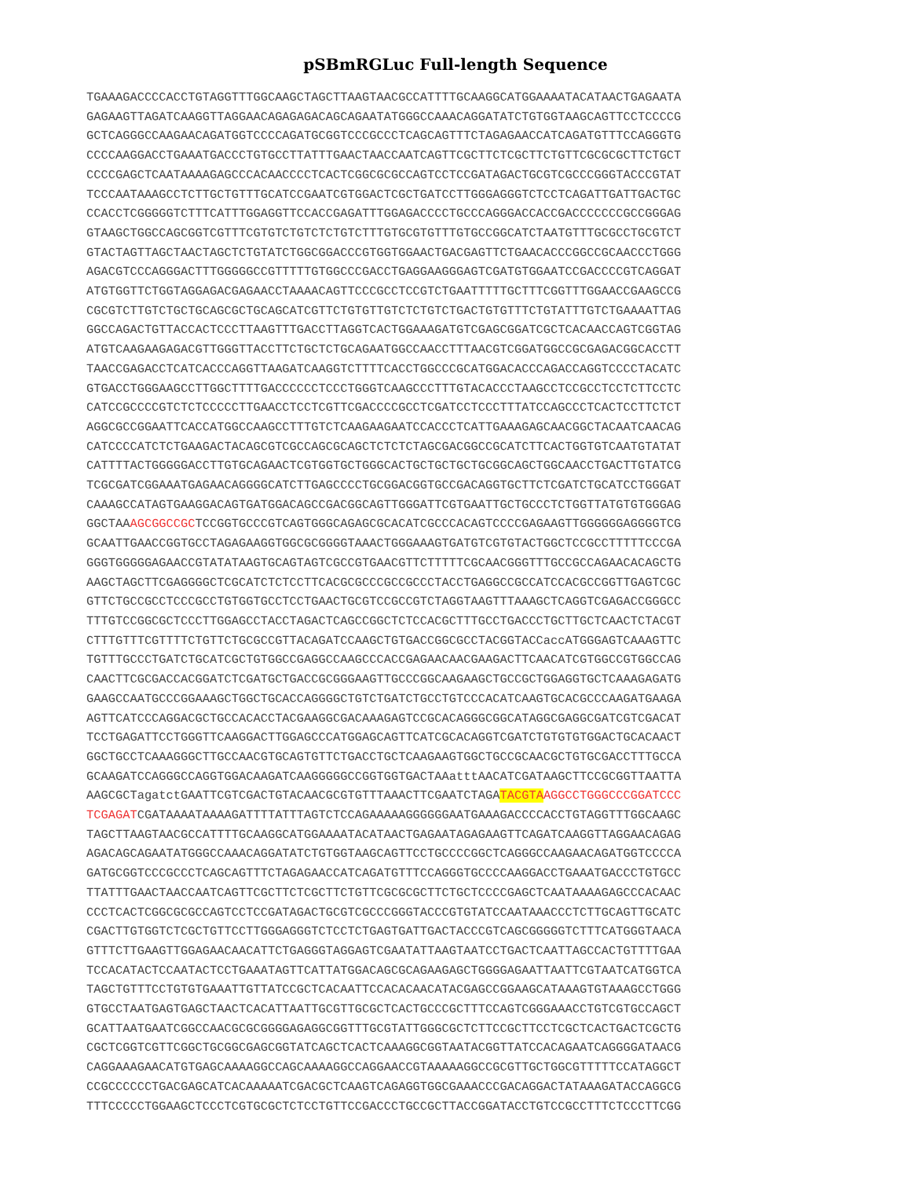pSBmRGLuc Full-length Sequence
TGAAAGACCCCACCTGTAGGTTTGGCAAGCTAGCTTAAGTAACGCCATTTTGCAAGGCATGGAAAATACATAACTGAGAATA GAGAAGTTAGATCAAGGTTAGGAACAGAGAGACAGCAGAATATGGGCCAAACAGGATATCTGTGGTAAGCAGTTCCTCCCCG GCTCAGGGCCAAGAACAGATGGTCCCCAGATGCGGTCCCGCCCTCAGCAGTTTCTAGAGAACCATCAGATGTTTCCAGGGTG CCCCAAGGACCTGAAATGACCCTGTGCCTTATTTGAACTAACCAATCAGTTCGCTTCTCGCTTCTGTTCGCGCGCTTCTGCT CCCCGAGCTCAATAAAAGAGCCCACAACCCCTCACTCGGCGCGCCAGTCCTCCGATAGACTGCGTCGCCCGGGTACCCGTAT TCCCAATAAAGCCTCTTGCTGTTTGCATCCGAATCGTGGACTCGCTGATCCTTGGGAGGGTCTCCTCAGATTGATTGACTGC CCACCTCGGGGGTCTTTCATTTGGAGGTTCCACCGAGATTTGGAGACCCCTGCCCAGGGACCACCGACCCCCCCGCCGGGAG GTAAGCTGGCCAGCGGTCGTTTCGTGTCTGTCTCTGTCTTTGTGCGTGTTTGTGCCGGCATCTAATGTTTGCGCCTGCGTCT GTACTAGTTAGCTAACTAGCTCTGTATCTGGCGGACCCGTGGTGGAACTGACGAGTTCTGAACACCCGGCCGCAACCCTGGG AGACGTCCCAGGGACTTTGGGGGCCGTTTTTGTGGCCCGACCTGAGGAAGGGAGTCGATGTGGAATCCGACCCCGTCAGGAT ATGTGGTTCTGGTAGGAGACGAGAACCTAAAACAGTTCCCGCCTCCGTCTGAATTTTTGCTTTCGGTTTGGAACCGAAGCCG CGCGTCTTGTCTGCTGCAGCGCTGCAGCATCGTTCTGTGTTGTCTCTGTCTGACTGTGTTTCTGTATTTGTCTGAAAATTAG GGCCAGACTGTTACCACTCCCTTAAGTTTGACCTTAGGTCACTGGAAAGATGTCGAGCGGATCGCTCACAACCAGTCGGTAG ATGTCAAGAAGAGACGTTGGGTTACCTTCTGCTCTGCAGAATGGCCAACCTTTAACGTCGGATGGCCGCGAGACGGCACCTT TAACCGAGACCTCATCACCCAGGTTAAGATCAAGGTCTTTTCACCTGGCCCGCATGGACACCCAGACCAGGTCCCCTACATC GTGACCTGGGAAGCCTTGGCTTTTGACCCCCCTCCCTGGGTCAAGCCCTTTGTACACCCTAAGCCTCCGCCTCCTCTTCCTC CATCCGCCCCGTCTCTCCCCCTTGAACCTCCTCGTTCGACCCCGCCTCGATCCTCCCTTTATCCAGCCCTCACTCCTTCTCT AGGCGCCGGAATTCACCATGGCCAAGCCTTTGTCTCAAGAAGAATCCACCCTCATTGAAAGAGCAACGGCTACAATCAACAG CATCCCCATCTCTGAAGACTACAGCGTCGCCAGCGCAGCTCTCTCTAGCGACGGCCGCATCTTCACTGGTGTCAATGTATAT CATTTTACTGGGGGACCTTGTGCAGAACTCGTGGTGCTGGGCACTGCTGCTGCTGCGGCAGCTGGCAACCTGACTTGTATCG TCGCGATCGGAAATGAGAACAGGGGCATCTTGAGCCCCTGCGGACGGTGCCGACAGGTGCTTCTCGATCTGCATCCTGGGAT CAAAGCCATAGTGAAGGACAGTGATGGACAGCCGACGGCAGTTGGGATTCGTGAATTGCTGCCCTCTGGTTATGTGTGGGAG GGCTAAAGCGGCCGCTCCGGTGCCCGTCAGTGGGCAGAGCGCACATCGCCCACAGTCCCCGAGAAGTTGGGGGGAGGGGTCG GCAATTGAACCGGTGCCTAGAGAAGGTGGCGCGGGGTAAACTGGGAAAGTGATGTCGTGTACTGGCTCCGCCTTTTTCCCGA GGGTGGGGGAGAACCGTATATAAGTGCAGTAGTCGCCGTGAACGTTCTTTTTCGCAACGGGTTTGCCGCCAGAACACAGCTG AAGCTAGCTTCGAGGGGCTCGCATCTCTCCTTCACGCGCCCGCCGCCCTACCTGAGGCCGCCATCCACGCCGGTTGAGTCGC GTTCTGCCGCCTCCCGCCTGTGGTGCCTCCTGAACTGCGTCCGCCGTCTAGGTAAGTTTAAAGCTCAGGTCGAGACCGGGCC TTTGTCCGGCGCTCCCTTGGAGCCTACCTAGACTCAGCCGGCTCTCCACGCTTTGCCTGACCCTGCTTGCTCAACTCTACGT CTTTGTTTCGTTTTCTGTTCTGCGCCGTTACAGATCCAAGCTGTGACCGGCGCCTACGGTACCaccATGGGAGTCAAAGTTC TGTTTGCCCTGATCTGCATCGCTGTGGCCGAGGCCAAGCCCACCGAGAACAACGAAGACTTCAACATCGTGGCCGTGGCCAG CAACTTCGCGACCACGGATCTCGATGCTGACCGCGGGAAGTTGCCCGGCAAGAAGCTGCCGCTGGAGGTGCTCAAAGAGATG GAAGCCAATGCCCGGAAAGCTGGCTGCACCAGGGGCTGTCTGATCTGCCTGTCCCACATCAAGTGCACGCCCAAGATGAAGA AGTTCATCCCAGGACGCTGCCACACCTACGAAGGCGACAAAGAGTCCGCACAGGGCGGCATAGGCGAGGCGATCGTCGACAT TCCTGAGATTCCTGGGTTCAAGGACTTGGAGCCCATGGAGCAGTTCATCGCACAGGTCGATCTGTGTGTGGACTGCACAACT GGCTGCCTCAAAGGGCTTGCCAACGTGCAGTGTTCTGACCTGCTCAAGAAGTGGCTGCCGCAACGCTGTGCGACCTTTGCCA GCAAGATCCAGGGCCAGGTGGACAAGATCAAGGGGGCCGGTGGTGACTAAatttAACATCGATAAGCTTCCGCGGTTAATTA AAGCGCTagatctGAATTCGTCGACTGTACAACGCGTGTTTAAACTTCGAATCTAGATACGTA AGGCCTGGGCCCGGATCCC TCGAGATCGATAAAATAAAAGATTTTATTTAGTCTCCAGAAAAAGGGGGGAATGAAAGACCCCACCTGTAGGTTTGGCAAGC TAGCTTAAGTAACGCCATTTTGCAAGGCATGGAAAATACATAACTGAGAATAGAGAAGTTCAGATCAAGGTTAGGAACAGAG AGACAGCAGAATATGGGCCAAACAGGATATCTGTGGTAAGCAGTTCCTGCCCCGGCTCAGGGCCAAGAACAGATGGTCCCCA GATGCGGTCCCGCCCTCAGCAGTTTCTAGAGAACCATCAGATGTTTCCAGGGTGCCCCAAGGACCTGAAATGACCCTGTGCC TTATTTGAACTAACCAATCAGTTCGCTTCTCGCTTCTGTTCGCGCGCTTCTGCTCCCCGAGCTCAATAAAAGAGCCCACAAC CCCTCACTCGGCGCGCCAGTCCTCCGATAGACTGCGTCGCCCGGGTACCCGTGTATCCAATAAACCCTCTTGCAGTTGCATC CGACTTGTGGTCTCGCTGTTCCTTGGGAGGGTCTCCTCTGAGTGATTGACTACCCGTCAGCGGGGGTCTTTCATGGGTAACA GTTTCTTGAAGTTGGAGAACAACATTCTGAGGGTAGGAGTCGAATATTAAGTAATCCTGACTCAATTAGCCACTGTTTTGAA TCCACATACTCCAATACTCCTGAAATAGTTCATTATGGACAGCGCAGAAGAGCTGGGGAGAATTAATTCGTAATCATGGTCA TAGCTGTTTCCTGTGTGAAATTGTTATCCGCTCACAATTCCACACAACATACGAGCCGGAAGCATAAAGTGTAAAGCCTGGG GTGCCTAATGAGTGAGCTAACTCACATTAATTGCGTTGCGCTCACTGCCCGCTTTCCAGTCGGGAAACCTGTCGTGCCAGCT GCATTAATGAATCGGCCAACGCGCGGGGAGAGGCGGTTTGCGTATTGGGCGCTCTTCCGCTTCCTCGCTCACTGACTCGCTG CGCTCGGTCGTTCGGCTGCGGCGAGCGGTATCAGCTCACTCAAAGGCGGTAATACGGTTATCCACAGAATCAGGGGATAACG CAGGAAAGAACATGTGAGCAAAAGGCCAGCAAAAGGCCAGGAACCGTAAAAAGGCCGCGTTGCTGGCGTTTTTCCATAGGCT CCGCCCCCCTGACGAGCATCACAAAAATCGACGCTCAAGTCAGAGGTGGCGAAACCCGACAGGACTATAAAGATACCAGGCG TTTCCCCCTGGAAGCTCCCTCGTGCGCTCTCCTGTTCCGACCCTGCCGCTTACCGGATACCTGTCCGCCTTTCTCCCTTCGG